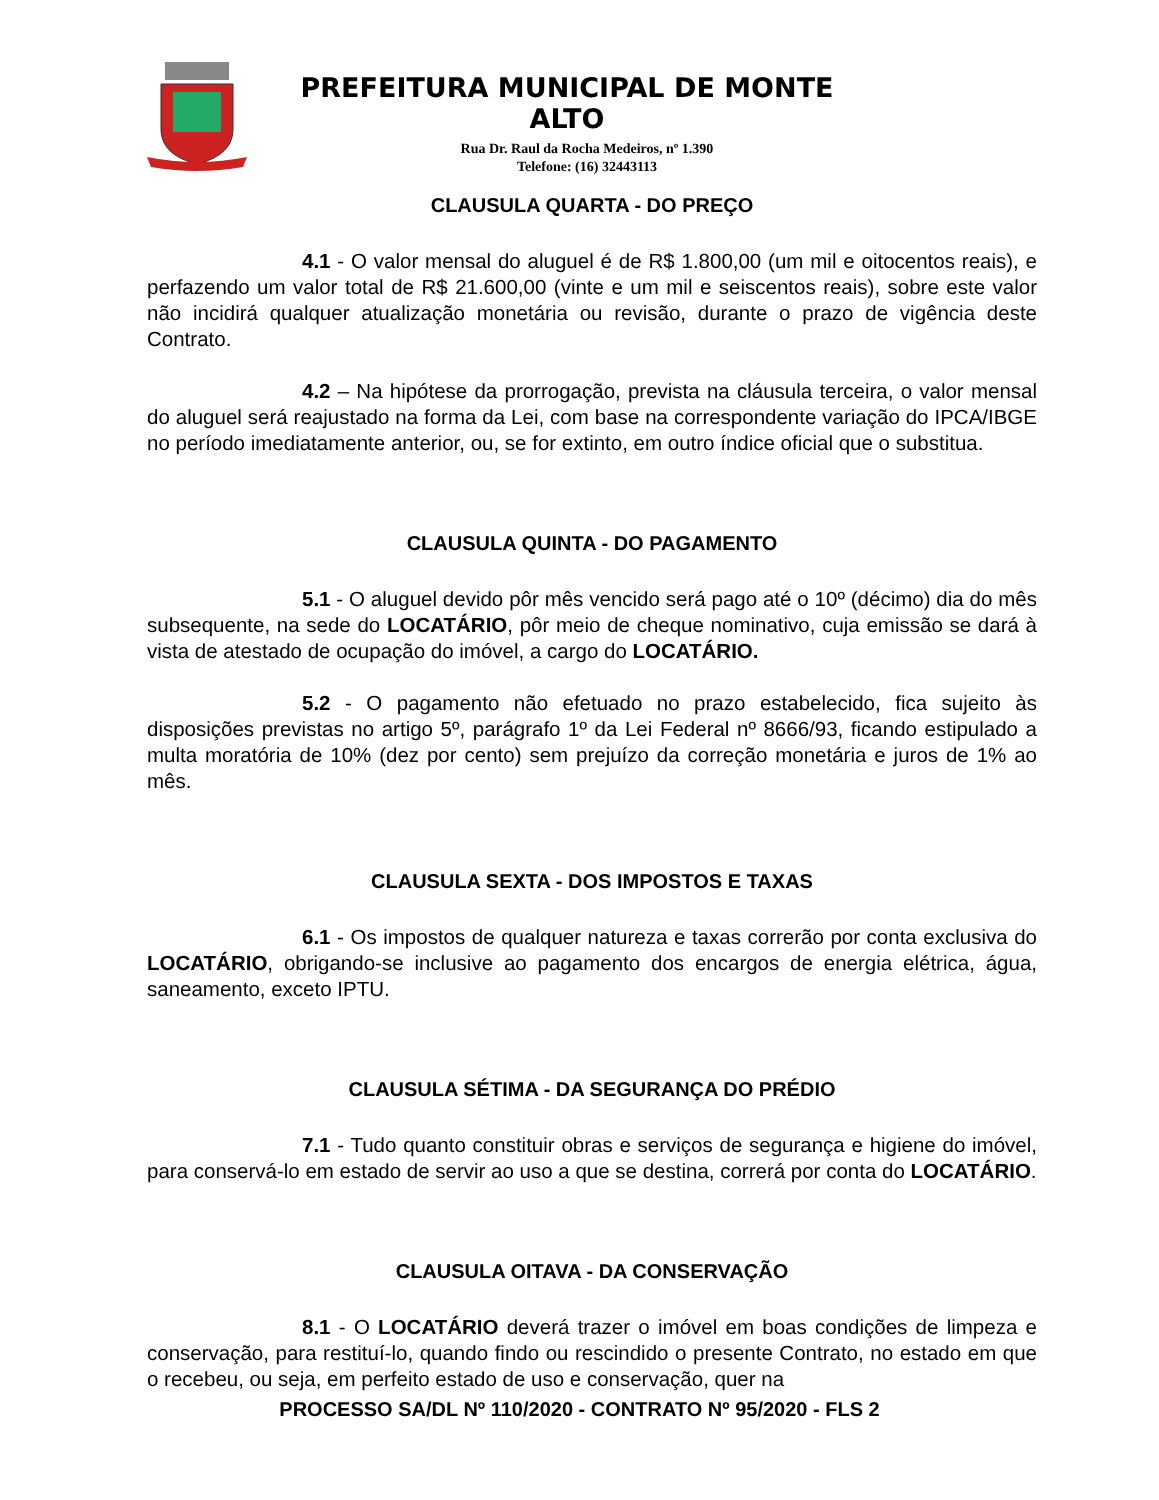PREFEITURA MUNICIPAL DE MONTE ALTO
Rua Dr. Raul da Rocha Medeiros, nº 1.390
Telefone: (16) 32443113
CLAUSULA QUARTA - DO PREÇO
4.1 - O valor mensal do aluguel é de R$ 1.800,00 (um mil e oitocentos reais), e perfazendo um valor total de R$ 21.600,00 (vinte e um mil e seiscentos reais), sobre este valor não incidirá qualquer atualização monetária ou revisão, durante o prazo de vigência deste Contrato.
4.2 – Na hipótese da prorrogação, prevista na cláusula terceira, o valor mensal do aluguel será reajustado na forma da Lei, com base na correspondente variação do IPCA/IBGE no período imediatamente anterior, ou, se for extinto, em outro índice oficial que o substitua.
CLAUSULA QUINTA - DO PAGAMENTO
5.1 - O aluguel devido pôr mês vencido será pago até o 10º (décimo) dia do mês subsequente, na sede do LOCATÁRIO, pôr meio de cheque nominativo, cuja emissão se dará à vista de atestado de ocupação do imóvel, a cargo do LOCATÁRIO.
5.2 - O pagamento não efetuado no prazo estabelecido, fica sujeito às disposições previstas no artigo 5º, parágrafo 1º da Lei Federal nº 8666/93, ficando estipulado a multa moratória de 10% (dez por cento) sem prejuízo da correção monetária e juros de 1% ao mês.
CLAUSULA SEXTA - DOS IMPOSTOS E TAXAS
6.1 - Os impostos de qualquer natureza e taxas correrão por conta exclusiva do LOCATÁRIO, obrigando-se inclusive ao pagamento dos encargos de energia elétrica, água, saneamento, exceto IPTU.
CLAUSULA SÉTIMA - DA SEGURANÇA DO PRÉDIO
7.1 - Tudo quanto constituir obras e serviços de segurança e higiene do imóvel, para conservá-lo em estado de servir ao uso a que se destina, correrá por conta do LOCATÁRIO.
CLAUSULA OITAVA - DA CONSERVAÇÃO
8.1 - O LOCATÁRIO deverá trazer o imóvel em boas condições de limpeza e conservação, para restituí-lo, quando findo ou rescindido o presente Contrato, no estado em que o recebeu, ou seja, em perfeito estado de uso e conservação, quer na
PROCESSO SA/DL Nº 110/2020 - CONTRATO Nº 95/2020 - FLS 2